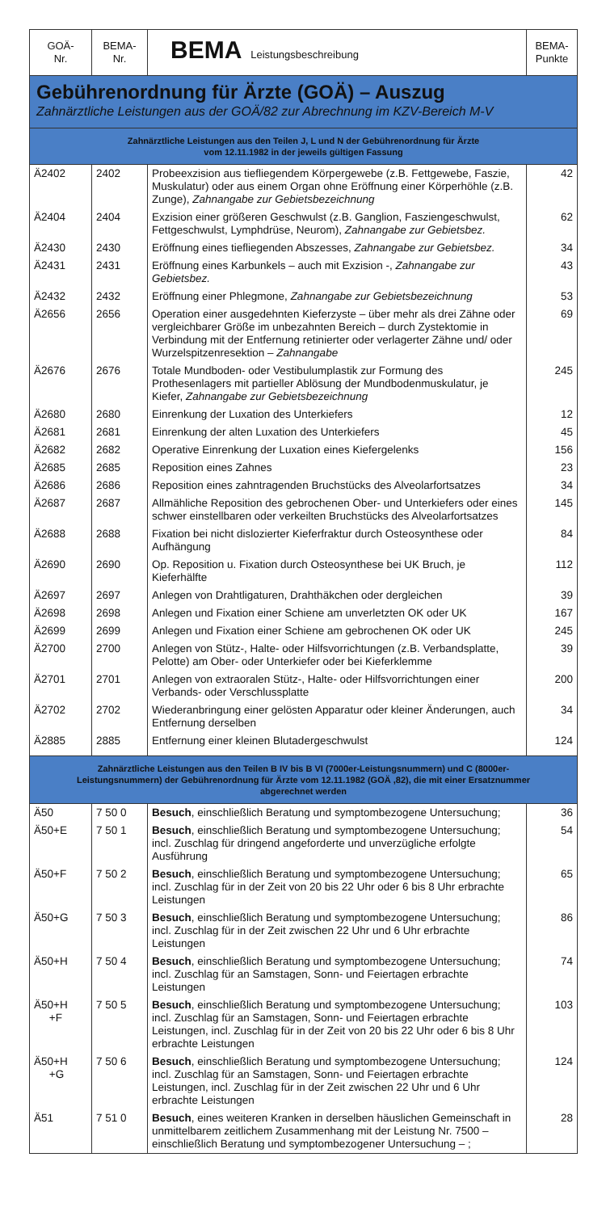| GOÄ- Nr. | BEMA- Nr. | BEMA Leistungsbeschreibung | BEMA- Punkte |
| Gebührenordnung für Ärzte (GOÄ) – Auszug Zahnärztliche Leistungen aus der GOÄ/82 zur Abrechnung im KZV-Bereich M-V | | | |
| Zahnärztliche Leistungen aus den Teilen J, L und N der Gebührenordnung für Ärzte vom 12.11.1982 in der jeweils gültigen Fassung | | | |
| Ä2402 | 2402 | Probeexzision aus tiefliegendem Körpergewebe (z.B. Fettgewebe, Faszie, Muskulatur) oder aus einem Organ ohne Eröffnung einer Körperhöhle (z.B. Zunge), Zahnangabe zur Gebietsbezeichnung | 42 |
| Ä2404 | 2404 | Exzision einer größeren Geschwulst (z.B. Ganglion, Fasziengeschwulst, Fettgeschwulst, Lymphdrüse, Neurom), Zahnangabe zur Gebietsbez. | 62 |
| Ä2430 | 2430 | Eröffnung eines tiefliegenden Abszesses, Zahnangabe zur Gebietsbez. | 34 |
| Ä2431 | 2431 | Eröffnung eines Karbunkels – auch mit Exzision -, Zahnangabe zur Gebietsbez. | 43 |
| Ä2432 | 2432 | Eröffnung einer Phlegmone, Zahnangabe zur Gebietsbezeichnung | 53 |
| Ä2656 | 2656 | Operation einer ausgedehnten Kieferzyste – über mehr als drei Zähne oder vergleichbarer Größe im unbezahnten Bereich – durch Zystektomie in Verbindung mit der Entfernung retinierter oder verlagerter Zähne und/ oder Wurzelspitzenresektion – Zahnangabe | 69 |
| Ä2676 | 2676 | Totale Mundboden- oder Vestibulumplastik zur Formung des Prothesenlagers mit partieller Ablösung der Mundbodenmuskulatur, je Kiefer, Zahnangabe zur Gebietsbezeichnung | 245 |
| Ä2680 | 2680 | Einrenkung der Luxation des Unterkiefers | 12 |
| Ä2681 | 2681 | Einrenkung der alten Luxation des Unterkiefers | 45 |
| Ä2682 | 2682 | Operative Einrenkung der Luxation eines Kiefergelenks | 156 |
| Ä2685 | 2685 | Reposition eines Zahnes | 23 |
| Ä2686 | 2686 | Reposition eines zahntragenden Bruchstücks des Alveolarfortsatzes | 34 |
| Ä2687 | 2687 | Allmähliche Reposition des gebrochenen Ober- und Unterkiefers oder eines schwer einstellbaren oder verkeilten Bruchstücks des Alveolarfortsatzes | 145 |
| Ä2688 | 2688 | Fixation bei nicht dislozierter Kieferfraktur durch Osteosynthese oder Aufhängung | 84 |
| Ä2690 | 2690 | Op. Reposition u. Fixation durch Osteosynthese bei UK Bruch, je Kieferhälfte | 112 |
| Ä2697 | 2697 | Anlegen von Drahtligaturen, Drahthäkchen oder dergleichen | 39 |
| Ä2698 | 2698 | Anlegen und Fixation einer Schiene am unverletzten OK oder UK | 167 |
| Ä2699 | 2699 | Anlegen und Fixation einer Schiene am gebrochenen OK oder UK | 245 |
| Ä2700 | 2700 | Anlegen von Stütz-, Halte- oder Hilfsvorrichtungen (z.B. Verbandsplatte, Pelotte) am Ober- oder Unterkiefer oder bei Kieferklemme | 39 |
| Ä2701 | 2701 | Anlegen von extraoralen Stütz-, Halte- oder Hilfsvorrichtungen einer Verbands- oder Verschlussplatte | 200 |
| Ä2702 | 2702 | Wiederanbringung einer gelösten Apparatur oder kleiner Änderungen, auch Entfernung derselben | 34 |
| Ä2885 | 2885 | Entfernung einer kleinen Blutadergeschwulst | 124 |
| Zahnärztliche Leistungen aus den Teilen B IV bis B VI (7000er-Leistungsnummern) und C (8000er-Leistungsnummern) der Gebührenordnung für Ärzte vom 12.11.1982 (GOÄ ,82), die mit einer Ersatznummer abgerechnet werden | | | |
| Ä50 | 7 50 0 | Besuch , einschließlich Beratung und symptombezogene Untersuchung; | 36 |
| Ä50+E | 7 50 1 | Besuch , einschließlich Beratung und symptombezogene Untersuchung; incl. Zuschlag für dringend angeforderte und unverzügliche erfolgte Ausführung | 54 |
| Ä50+F | 7 50 2 | Besuch , einschließlich Beratung und symptombezogene Untersuchung; incl. Zuschlag für in der Zeit von 20 bis 22 Uhr oder 6 bis 8 Uhr erbrachte Leistungen | 65 |
| Ä50+G | 7 50 3 | Besuch , einschließlich Beratung und symptombezogene Untersuchung; incl. Zuschlag für in der Zeit zwischen 22 Uhr und 6 Uhr erbrachte Leistungen | 86 |
| Ä50+H | 7 50 4 | Besuch , einschließlich Beratung und symptombezogene Untersuchung; incl. Zuschlag für an Samstagen, Sonn- und Feiertagen erbrachte Leistungen | 74 |
| Ä50+H +F | 7 50 5 | Besuch , einschließlich Beratung und symptombezogene Untersuchung; incl. Zuschlag für an Samstagen, Sonn- und Feiertagen erbrachte Leistungen, incl. Zuschlag für in der Zeit von 20 bis 22 Uhr oder 6 bis 8 Uhr erbrachte Leistungen | 103 |
| Ä50+H +G | 7 50 6 | Besuch , einschließlich Beratung und symptombezogene Untersuchung; incl. Zuschlag für an Samstagen, Sonn- und Feiertagen erbrachte Leistungen, incl. Zuschlag für in der Zeit zwischen 22 Uhr und 6 Uhr erbrachte Leistungen | 124 |
| Ä51 | 7 51 0 | Besuch , eines weiteren Kranken in derselben häuslichen Gemeinschaft in unmittelbarem zeitlichem Zusammenhang mit der Leistung Nr. 7500 – einschließlich Beratung und symptombezogener Untersuchung – ; | 28 |